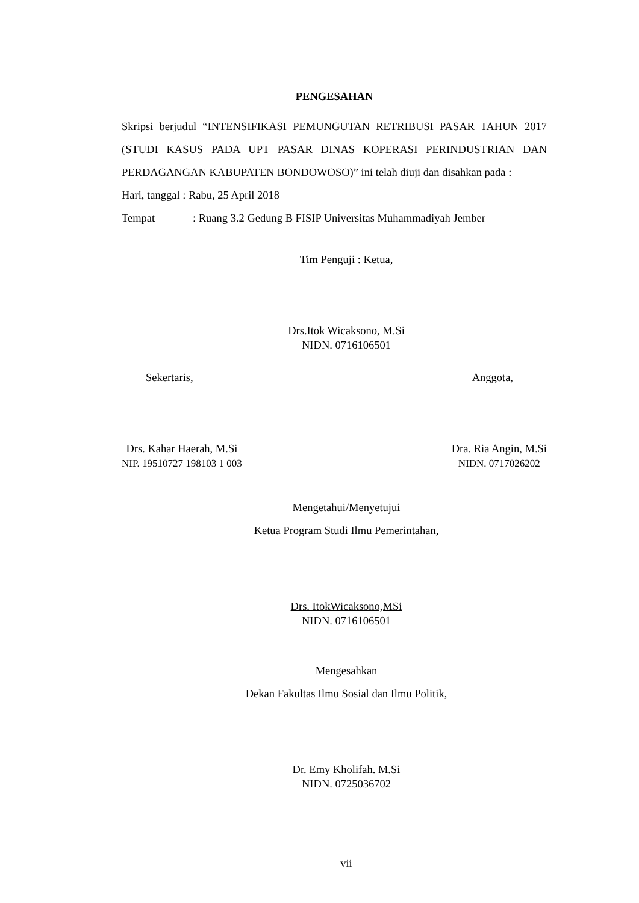PENGESAHAN
Skripsi berjudul “INTENSIFIKASI PEMUNGUTAN RETRIBUSI PASAR TAHUN 2017 (STUDI KASUS PADA UPT PASAR DINAS KOPERASI PERINDUSTRIAN DAN PERDAGANGAN KABUPATEN BONDOWOSO)” ini telah diuji dan disahkan pada :
Hari, tanggal : Rabu, 25 April 2018
Tempat: Ruang 3.2 Gedung B FISIP Universitas Muhammadiyah Jember
Tim Penguji : Ketua,
Drs.Itok Wicaksono, M.Si
NIDN. 0716106501
Sekertaris, Anggota,
Drs. Kahar Haerah, M.Si
NIP. 19510727 198103 1 003
Dra. Ria Angin, M.Si
NIDN. 0717026202
Mengetahui/Menyetujui
Ketua Program Studi Ilmu Pemerintahan,
Drs. ItokWicaksono,MSi
NIDN. 0716106501
Mengesahkan
Dekan Fakultas Ilmu Sosial dan Ilmu Politik,
Dr. Emy Kholifah. M.Si
NIDN. 0725036702
vii